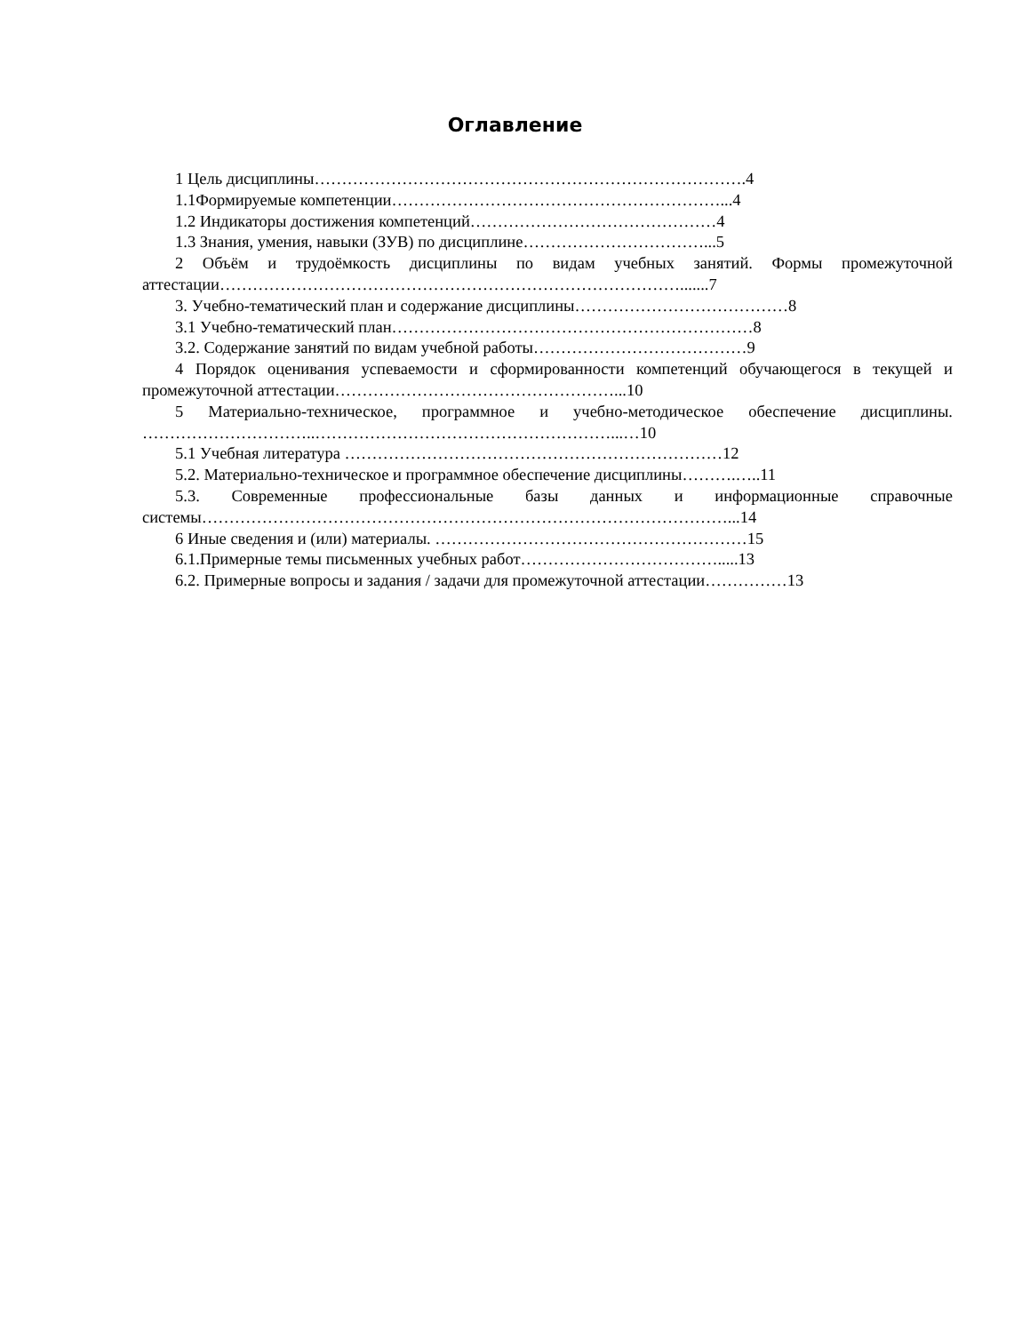Оглавление
1 Цель дисциплины…………………………………………………………………….4
1.1Формируемые компетенции……………………………………………………...4
1.2 Индикаторы достижения компетенций………………………………………4
1.3 Знания, умения, навыки (ЗУВ) по дисциплине……………………………...5
2 Объём и трудоёмкость дисциплины по видам учебных занятий. Формы промежуточной аттестации………………………………………………………………………….......7
3. Учебно-тематический план и содержание дисциплины…………………………………8
3.1 Учебно-тематический план…………………………………………………………8
3.2. Содержание занятий по видам учебной работы…………………………………9
4 Порядок оценивания успеваемости и сформированности компетенций обучающегося в текущей и промежуточной аттестации……………………………………………...10
5 Материально-техническое, программное и учебно-методическое обеспечение дисциплины. …………………………..………………………………………………...…10
5.1 Учебная литература ……………………………………………………………12
5.2. Материально-техническое и программное обеспечение дисциплины……….…..11
5.3. Современные профессиональные базы данных и информационные справочные системы……………………………………………………………………………………...14
6 Иные сведения и (или) материалы. …………………………………………………15
6.1.Примерные темы письменных учебных работ……………………………….....13
6.2. Примерные вопросы и задания / задачи для промежуточной аттестации……………13